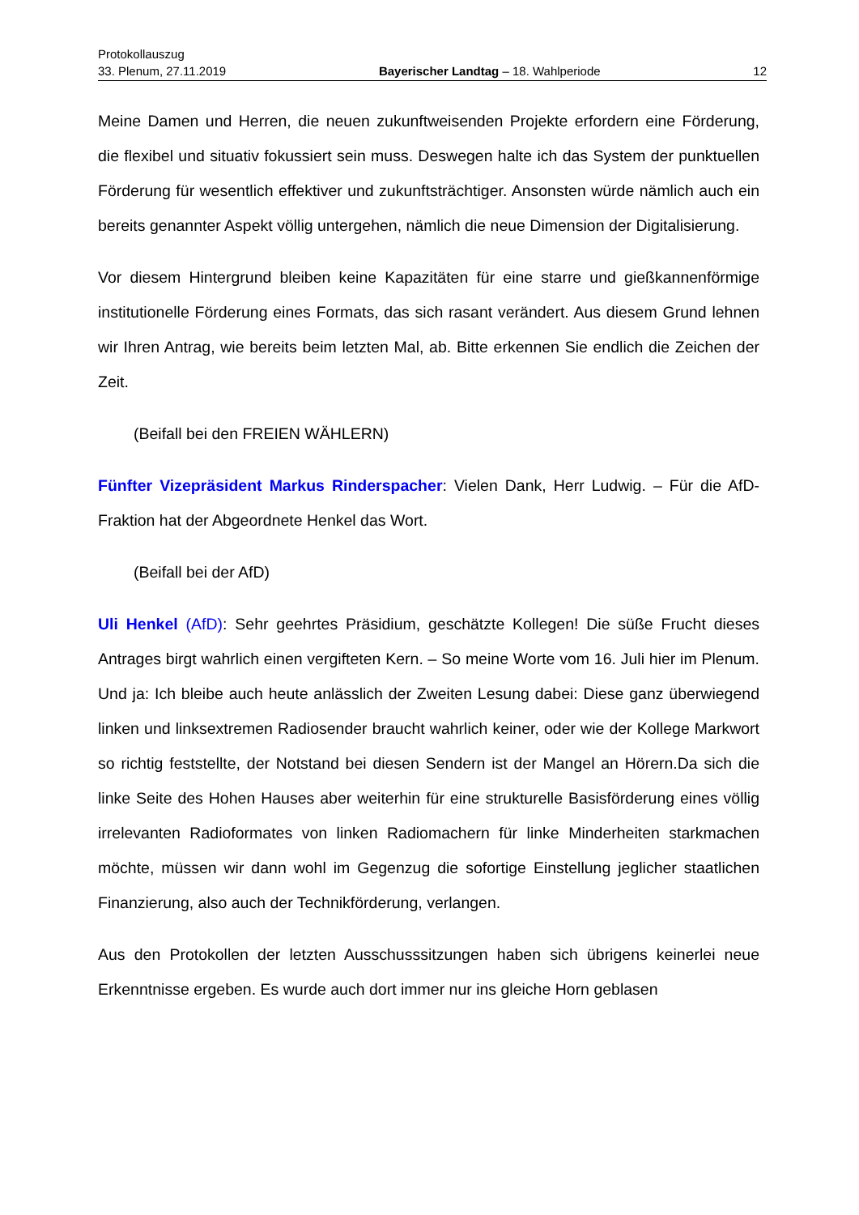Protokollauszug
33. Plenum, 27.11.2019 Bayerischer Landtag – 18. Wahlperiode 12
Meine Damen und Herren, die neuen zukunftweisenden Projekte erfordern eine Förderung, die flexibel und situativ fokussiert sein muss. Deswegen halte ich das System der punktuellen Förderung für wesentlich effektiver und zukunftsträchtiger. Ansonsten würde nämlich auch ein bereits genannter Aspekt völlig untergehen, nämlich die neue Dimension der Digitalisierung.
Vor diesem Hintergrund bleiben keine Kapazitäten für eine starre und gießkannenförmige institutionelle Förderung eines Formats, das sich rasant verändert. Aus diesem Grund lehnen wir Ihren Antrag, wie bereits beim letzten Mal, ab. Bitte erkennen Sie endlich die Zeichen der Zeit.
(Beifall bei den FREIEN WÄHLERN)
Fünfter Vizepräsident Markus Rinderspacher: Vielen Dank, Herr Ludwig. – Für die AfD-Fraktion hat der Abgeordnete Henkel das Wort.
(Beifall bei der AfD)
Uli Henkel (AfD): Sehr geehrtes Präsidium, geschätzte Kollegen! Die süße Frucht dieses Antrages birgt wahrlich einen vergifteten Kern. – So meine Worte vom 16. Juli hier im Plenum. Und ja: Ich bleibe auch heute anlässlich der Zweiten Lesung dabei: Diese ganz überwiegend linken und linksextremen Radiosender braucht wahrlich keiner, oder wie der Kollege Markwort so richtig feststellte, der Notstand bei diesen Sendern ist der Mangel an Hörern.Da sich die linke Seite des Hohen Hauses aber weiterhin für eine strukturelle Basisförderung eines völlig irrelevanten Radioformates von linken Radiomachern für linke Minderheiten starkmachen möchte, müssen wir dann wohl im Gegenzug die sofortige Einstellung jeglicher staatlichen Finanzierung, also auch der Technikförderung, verlangen.
Aus den Protokollen der letzten Ausschusssitzungen haben sich übrigens keinerlei neue Erkenntnisse ergeben. Es wurde auch dort immer nur ins gleiche Horn geblasen